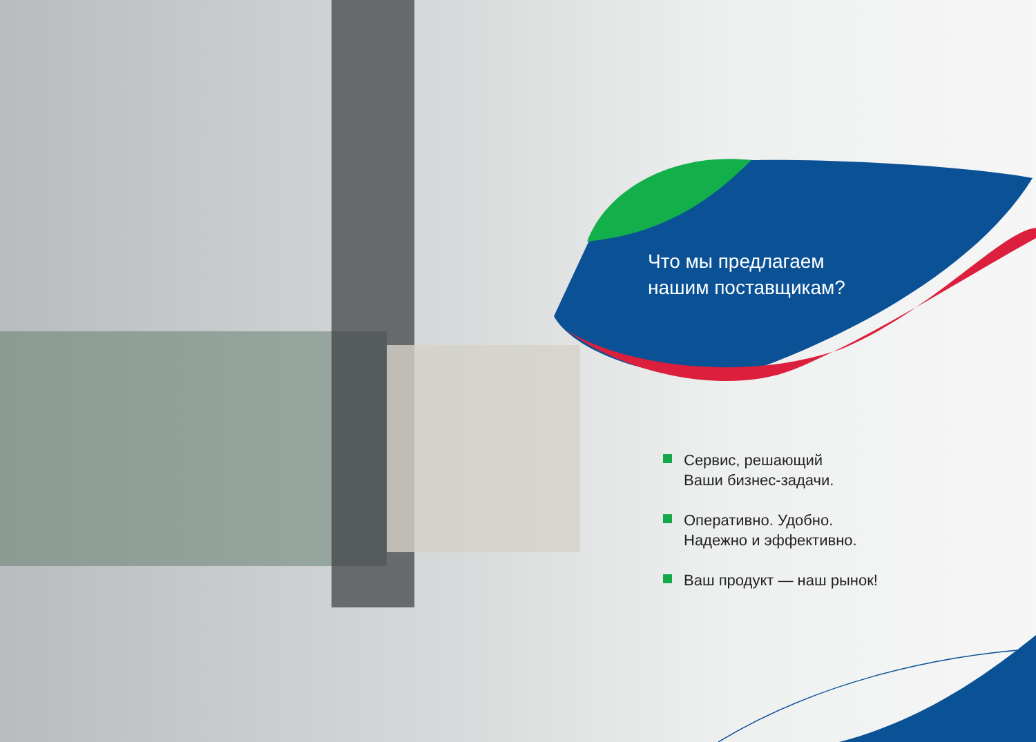Что мы предлагаем
нашим поставщикам?
Сервис, решающий
Ваши бизнес-задачи.
Оперативно. Удобно.
Надежно и эффективно.
Ваш продукт — наш рынок!